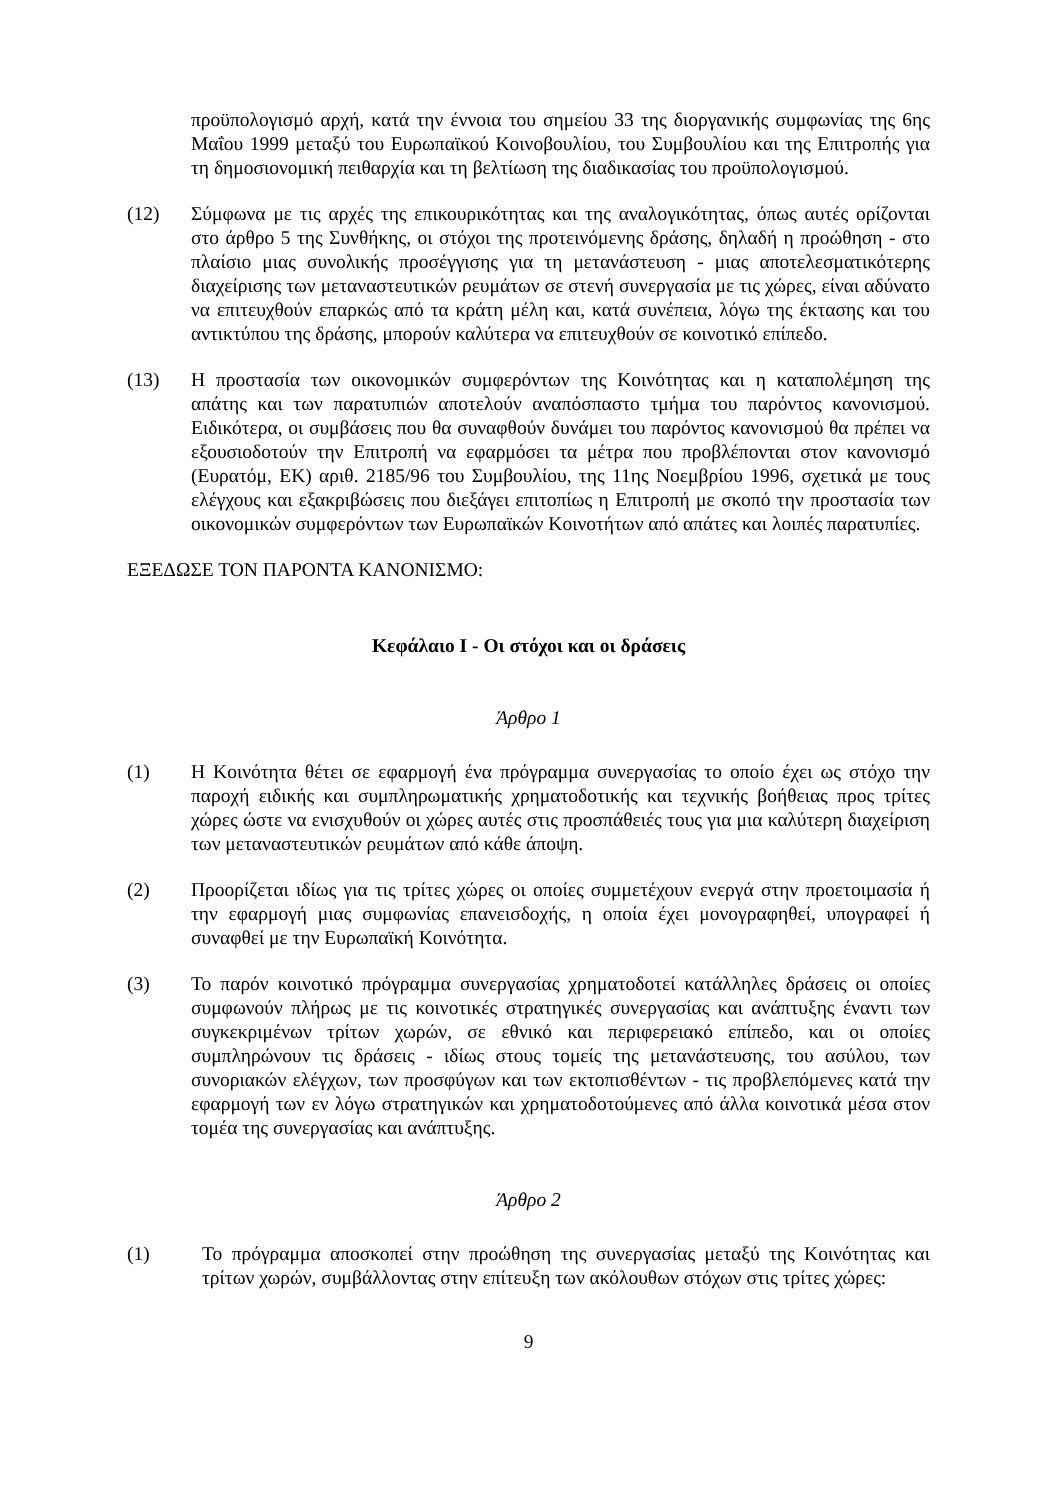προϋπολογισμό αρχή, κατά την έννοια του σημείου 33 της διοργανικής συμφωνίας της 6ης Μαΐου 1999 μεταξύ του Ευρωπαϊκού Κοινοβουλίου, του Συμβουλίου και της Επιτροπής για τη δημοσιονομική πειθαρχία και τη βελτίωση της διαδικασίας του προϋπολογισμού.
(12) Σύμφωνα με τις αρχές της επικουρικότητας και της αναλογικότητας, όπως αυτές ορίζονται στο άρθρο 5 της Συνθήκης, οι στόχοι της προτεινόμενης δράσης, δηλαδή η προώθηση - στο πλαίσιο μιας συνολικής προσέγγισης για τη μετανάστευση - μιας αποτελεσματικότερης διαχείρισης των μεταναστευτικών ρευμάτων σε στενή συνεργασία με τις χώρες, είναι αδύνατο να επιτευχθούν επαρκώς από τα κράτη μέλη και, κατά συνέπεια, λόγω της έκτασης και του αντικτύπου της δράσης, μπορούν καλύτερα να επιτευχθούν σε κοινοτικό επίπεδο.
(13) Η προστασία των οικονομικών συμφερόντων της Κοινότητας και η καταπολέμηση της απάτης και των παρατυπιών αποτελούν αναπόσπαστο τμήμα του παρόντος κανονισμού. Ειδικότερα, οι συμβάσεις που θα συναφθούν δυνάμει του παρόντος κανονισμού θα πρέπει να εξουσιοδοτούν την Επιτροπή να εφαρμόσει τα μέτρα που προβλέπονται στον κανονισμό (Ευρατόμ, ΕΚ) αριθ. 2185/96 του Συμβουλίου, της 11ης Νοεμβρίου 1996, σχετικά με τους ελέγχους και εξακριβώσεις που διεξάγει επιτοπίως η Επιτροπή με σκοπό την προστασία των οικονομικών συμφερόντων των Ευρωπαϊκών Κοινοτήτων από απάτες και λοιπές παρατυπίες.
ΕΞΕΔΩΣΕ ΤΟΝ ΠΑΡΟΝΤΑ ΚΑΝΟΝΙΣΜΟ:
Κεφάλαιο Ι - Οι στόχοι και οι δράσεις
Άρθρο 1
(1) Η Κοινότητα θέτει σε εφαρμογή ένα πρόγραμμα συνεργασίας το οποίο έχει ως στόχο την παροχή ειδικής και συμπληρωματικής χρηματοδοτικής και τεχνικής βοήθειας προς τρίτες χώρες ώστε να ενισχυθούν οι χώρες αυτές στις προσπάθειές τους για μια καλύτερη διαχείριση των μεταναστευτικών ρευμάτων από κάθε άποψη.
(2) Προορίζεται ιδίως για τις τρίτες χώρες οι οποίες συμμετέχουν ενεργά στην προετοιμασία ή την εφαρμογή μιας συμφωνίας επανεισδοχής, η οποία έχει μονογραφηθεί, υπογραφεί ή συναφθεί με την Ευρωπαϊκή Κοινότητα.
(3) Το παρόν κοινοτικό πρόγραμμα συνεργασίας χρηματοδοτεί κατάλληλες δράσεις οι οποίες συμφωνούν πλήρως με τις κοινοτικές στρατηγικές συνεργασίας και ανάπτυξης έναντι των συγκεκριμένων τρίτων χωρών, σε εθνικό και περιφερειακό επίπεδο, και οι οποίες συμπληρώνουν τις δράσεις - ιδίως στους τομείς της μετανάστευσης, του ασύλου, των συνοριακών ελέγχων, των προσφύγων και των εκτοπισθέντων - τις προβλεπόμενες κατά την εφαρμογή των εν λόγω στρατηγικών και χρηματοδοτούμενες από άλλα κοινοτικά μέσα στον τομέα της συνεργασίας και ανάπτυξης.
Άρθρο 2
(1) Το πρόγραμμα αποσκοπεί στην προώθηση της συνεργασίας μεταξύ της Κοινότητας και τρίτων χωρών, συμβάλλοντας στην επίτευξη των ακόλουθων στόχων στις τρίτες χώρες:
9